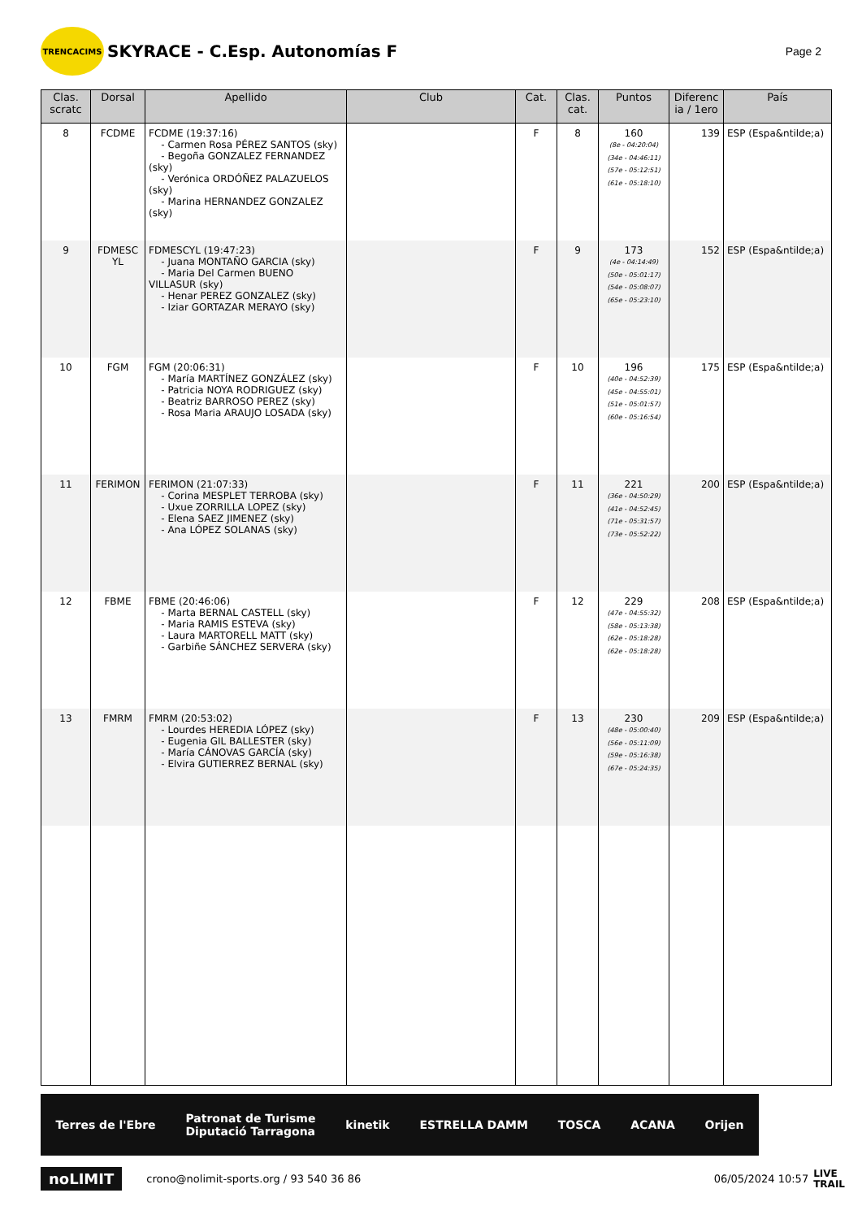TRENCACIMS
SKYRACE - C.Esp. Autonomías F
Page 2
| Clas. scratc | Dorsal | Apellido | Club | Cat. | Clas. cat. | Puntos | Diferenc ia / 1ero | País |
| --- | --- | --- | --- | --- | --- | --- | --- | --- |
| 8 | FCDME | FCDME (19:37:16) - Carmen Rosa PÉREZ SANTOS (sky) - Begoña GONZALEZ FERNANDEZ (sky) - Verónica ORDÓÑEZ PALAZUELOS (sky) - Marina HERNANDEZ GONZALEZ (sky) | | F | 8 | 160 (8e - 04:20:04) (34e - 04:46:11) (57e - 05:12:51) (61e - 05:18:10) | 139 | ESP (Espa&ntilde;a) |
| 9 | FDMESC YL | FDMESCYL (19:47:23) - Juana MONTAÑO GARCIA (sky) - Maria Del Carmen BUENO VILLASUR (sky) - Henar PEREZ GONZALEZ (sky) - Iziar GORTAZAR MERAYO (sky) | | F | 9 | 173 (4e - 04:14:49) (50e - 05:01:17) (54e - 05:08:07) (65e - 05:23:10) | 152 | ESP (Espa&ntilde;a) |
| 10 | FGM | FGM (20:06:31) - María MARTÍNEZ GONZÁLEZ (sky) - Patricia NOYA RODRIGUEZ (sky) - Beatriz BARROSO PEREZ (sky) - Rosa Maria ARAUJO LOSADA (sky) | | F | 10 | 196 (40e - 04:52:39) (45e - 04:55:01) (51e - 05:01:57) (60e - 05:16:54) | 175 | ESP (Espa&ntilde;a) |
| 11 | FERIMON | FERIMON (21:07:33) - Corina MESPLET TERROBA (sky) - Uxue ZORRILLA LOPEZ (sky) - Elena SAEZ JIMENEZ (sky) - Ana LÓPEZ SOLANAS (sky) | | F | 11 | 221 (36e - 04:50:29) (41e - 04:52:45) (71e - 05:31:57) (73e - 05:52:22) | 200 | ESP (Espa&ntilde;a) |
| 12 | FBME | FBME (20:46:06) - Marta BERNAL CASTELL (sky) - Maria RAMIS ESTEVA (sky) - Laura MARTORELL MATT (sky) - Garbiñe SÁNCHEZ SERVERA (sky) | | F | 12 | 229 (47e - 04:55:32) (58e - 05:13:38) (62e - 05:18:28) (62e - 05:18:28) | 208 | ESP (Espa&ntilde;a) |
| 13 | FMRM | FMRM (20:53:02) - Lourdes HEREDIA LÓPEZ (sky) - Eugenia GIL BALLESTER (sky) - María CÁNOVAS GARCÍA (sky) - Elvira GUTIERREZ BERNAL (sky) | | F | 13 | 230 (48e - 05:00:40) (56e - 05:11:09) (59e - 05:16:38) (67e - 05:24:35) | 209 | ESP (Espa&ntilde;a) |
Terres de l'Ebre Patronat de Turisme
Diputació Tarragona kinetik ESTRELLA DAMM TOSCA ACANA Orijen
noLIMIT crono@nolimit-sports.org / 93 540 36 86 06/05/2024 10:57 LIVE
TRAIL